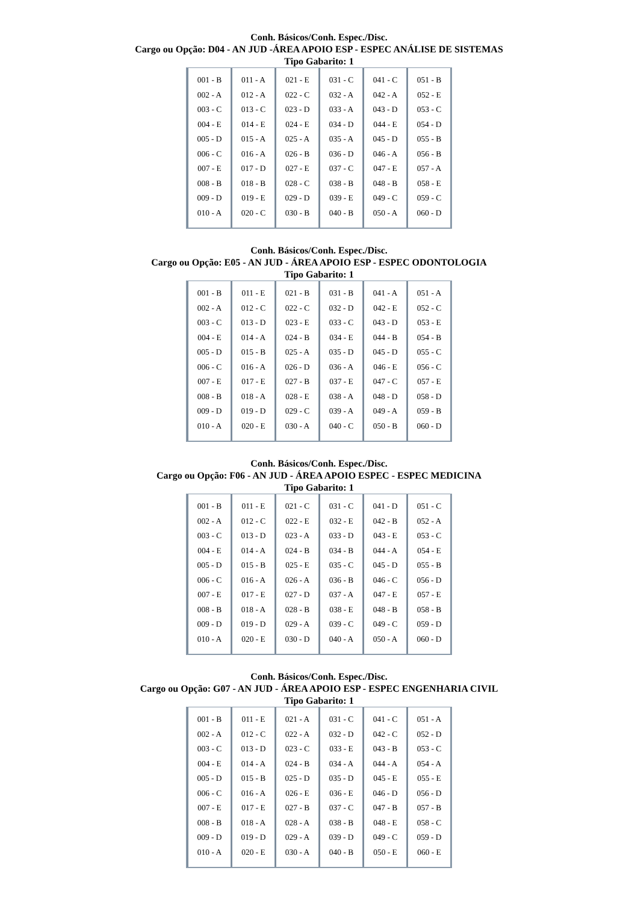Conh. Básicos/Conh. Espec./Disc.
Cargo ou Opção: D04 - AN JUD -ÁREA APOIO ESP - ESPEC ANÁLISE DE SISTEMAS
Tipo Gabarito: 1
| 001 - B 002 - A 003 - C 004 - E 005 - D 006 - C 007 - E 008 - B 009 - D 010 - A | 011 - A 012 - A 013 - C 014 - E 015 - A 016 - A 017 - D 018 - B 019 - E 020 - C | 021 - E 022 - C 023 - D 024 - E 025 - A 026 - B 027 - E 028 - C 029 - D 030 - B | 031 - C 032 - A 033 - A 034 - D 035 - A 036 - D 037 - C 038 - B 039 - E 040 - B | 041 - C 042 - A 043 - D 044 - E 045 - D 046 - A 047 - E 048 - B 049 - C 050 - A | 051 - B 052 - E 053 - C 054 - D 055 - B 056 - B 057 - A 058 - E 059 - C 060 - D |
Conh. Básicos/Conh. Espec./Disc.
Cargo ou Opção: E05 - AN JUD - ÁREA APOIO ESP - ESPEC ODONTOLOGIA
Tipo Gabarito: 1
| 001 - B 002 - A 003 - C 004 - E 005 - D 006 - C 007 - E 008 - B 009 - D 010 - A | 011 - E 012 - C 013 - D 014 - A 015 - B 016 - A 017 - E 018 - A 019 - D 020 - E | 021 - B 022 - C 023 - E 024 - B 025 - A 026 - D 027 - B 028 - E 029 - C 030 - A | 031 - B 032 - D 033 - C 034 - E 035 - D 036 - A 037 - E 038 - A 039 - A 040 - C | 041 - A 042 - E 043 - D 044 - B 045 - D 046 - E 047 - C 048 - D 049 - A 050 - B | 051 - A 052 - C 053 - E 054 - B 055 - C 056 - C 057 - E 058 - D 059 - B 060 - D |
Conh. Básicos/Conh. Espec./Disc.
Cargo ou Opção: F06 - AN JUD - ÁREA APOIO ESPEC - ESPEC MEDICINA
Tipo Gabarito: 1
| 001 - B 002 - A 003 - C 004 - E 005 - D 006 - C 007 - E 008 - B 009 - D 010 - A | 011 - E 012 - C 013 - D 014 - A 015 - B 016 - A 017 - E 018 - A 019 - D 020 - E | 021 - C 022 - E 023 - A 024 - B 025 - E 026 - A 027 - D 028 - B 029 - A 030 - D | 031 - C 032 - E 033 - D 034 - B 035 - C 036 - B 037 - A 038 - E 039 - C 040 - A | 041 - D 042 - B 043 - E 044 - A 045 - D 046 - C 047 - E 048 - B 049 - C 050 - A | 051 - C 052 - A 053 - C 054 - E 055 - B 056 - D 057 - E 058 - B 059 - D 060 - D |
Conh. Básicos/Conh. Espec./Disc.
Cargo ou Opção: G07 - AN JUD - ÁREA APOIO ESP - ESPEC ENGENHARIA CIVIL
Tipo Gabarito: 1
| 001 - B 002 - A 003 - C 004 - E 005 - D 006 - C 007 - E 008 - B 009 - D 010 - A | 011 - E 012 - C 013 - D 014 - A 015 - B 016 - A 017 - E 018 - A 019 - D 020 - E | 021 - A 022 - A 023 - C 024 - B 025 - D 026 - E 027 - B 028 - A 029 - A 030 - A | 031 - C 032 - D 033 - E 034 - A 035 - D 036 - E 037 - C 038 - B 039 - D 040 - B | 041 - C 042 - C 043 - B 044 - A 045 - E 046 - D 047 - B 048 - E 049 - C 050 - E | 051 - A 052 - D 053 - C 054 - A 055 - E 056 - D 057 - B 058 - C 059 - D 060 - E |